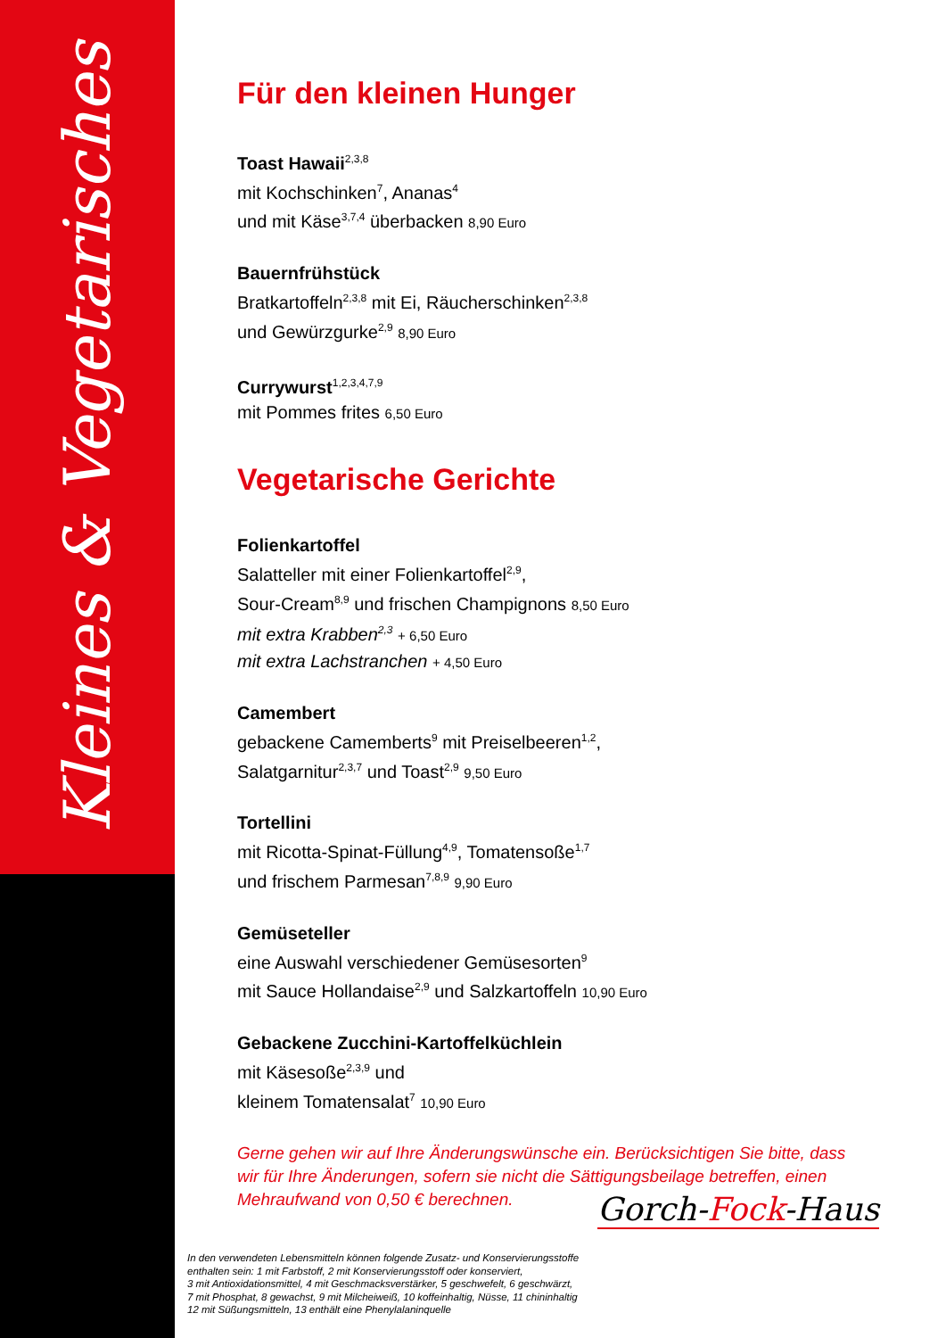Kleines & Vegetarisches
Für den kleinen Hunger
Toast Hawaii<sup>2,3,8</sup>
mit Kochschinken<sup>7</sup>, Ananas<sup>4</sup>
und mit Käse<sup>3,7,4</sup> überbacken 8,90 Euro
Bauernfrühstück
Bratkartoffeln<sup>2,3,8</sup> mit Ei, Räucherschinken<sup>2,3,8</sup>
und Gewürzgurke<sup>2,9</sup> 8,90 Euro
Currywurst<sup>1,2,3,4,7,9</sup>
mit Pommes frites 6,50 Euro
Vegetarische Gerichte
Folienkartoffel
Salatteller mit einer Folienkartoffel<sup>2,9</sup>,
Sour-Cream<sup>8,9</sup> und frischen Champignons 8,50 Euro
mit extra Krabben<sup>2,3</sup> + 6,50 Euro
mit extra Lachstranchen + 4,50 Euro
Camembert
gebackene Camemberts<sup>9</sup> mit Preiselbeeren<sup>1,2</sup>,
Salatgarnitur<sup>2,3,7</sup> und Toast<sup>2,9</sup> 9,50 Euro
Tortellini
mit Ricotta-Spinat-Füllung<sup>4,9</sup>, Tomatensoße<sup>1,7</sup>
und frischem Parmesan<sup>7,8,9</sup> 9,90 Euro
Gemüseteller
eine Auswahl verschiedener Gemüsesorten<sup>9</sup>
mit Sauce Hollandaise<sup>2,9</sup> und Salzkartoffeln 10,90 Euro
Gebackene Zucchini-Kartoffelküchlein
mit Käsesoße<sup>2,3,9</sup> und
kleinem Tomatensalat<sup>7</sup> 10,90 Euro
Gerne gehen wir auf Ihre Änderungswünsche ein. Berücksichtigen Sie bitte, dass wir für Ihre Änderungen, sofern sie nicht die Sättigungsbeilage betreffen, einen Mehraufwand von 0,50 € berechnen.
Gorch-Fock-Haus
In den verwendeten Lebensmitteln können folgende Zusatz- und Konservierungsstoffe
enthalten sein: 1 mit Farbstoff, 2 mit Konservierungsstoff oder konserviert,
3 mit Antioxidationsmittel, 4 mit Geschmacksverstärker, 5 geschwefelt, 6 geschwärzt,
7 mit Phosphat, 8 gewachst, 9 mit Milcheiweiß, 10 koffeinhaltig, Nüsse, 11 chininhaltig
12 mit Süßungsmitteln, 13 enthält eine Phenylalaninquelle